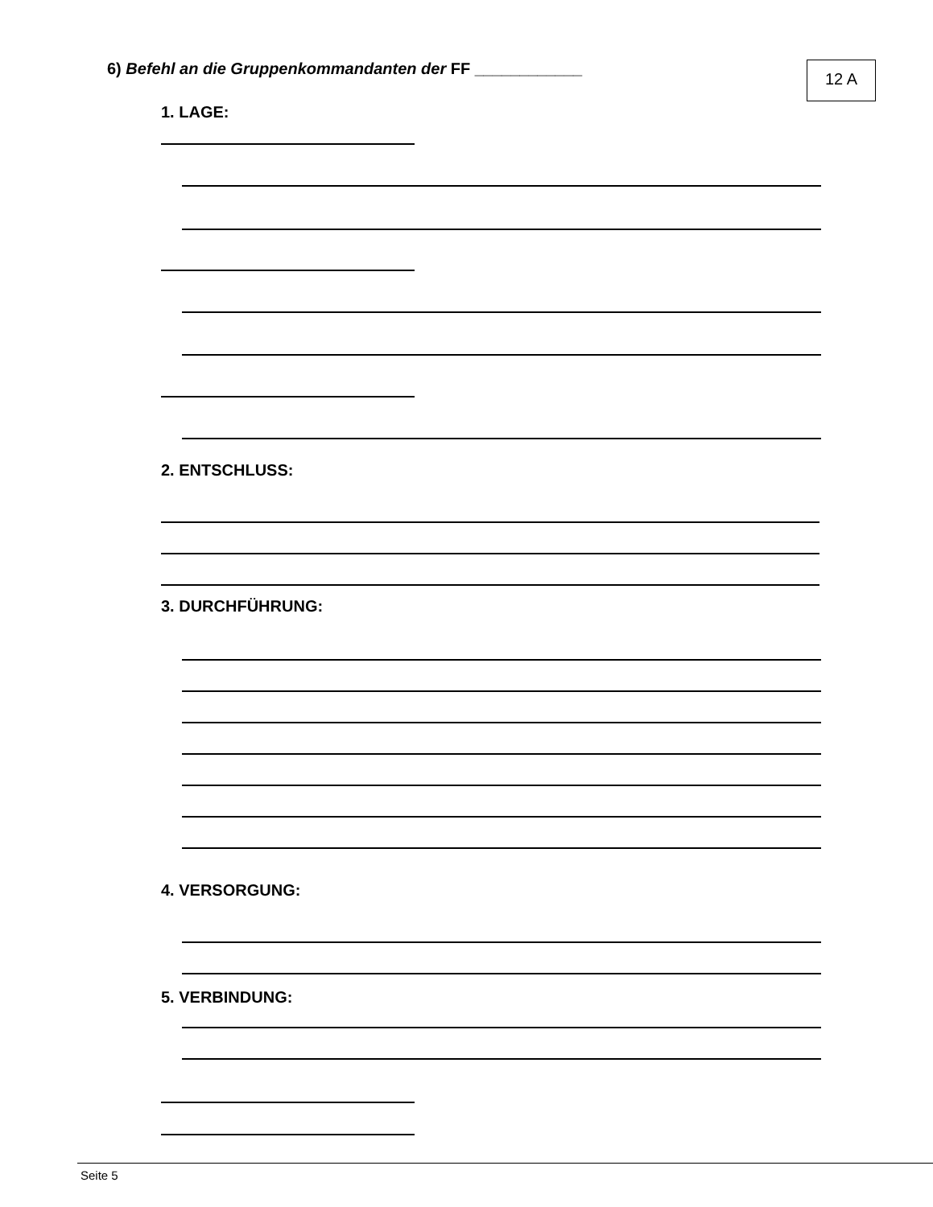6) Befehl an die Gruppenkommandanten der FF ____________
12 A
1. LAGE:
2. ENTSCHLUSS:
3. DURCHFÜHRUNG:
4. VERSORGUNG:
5. VERBINDUNG:
Seite 5